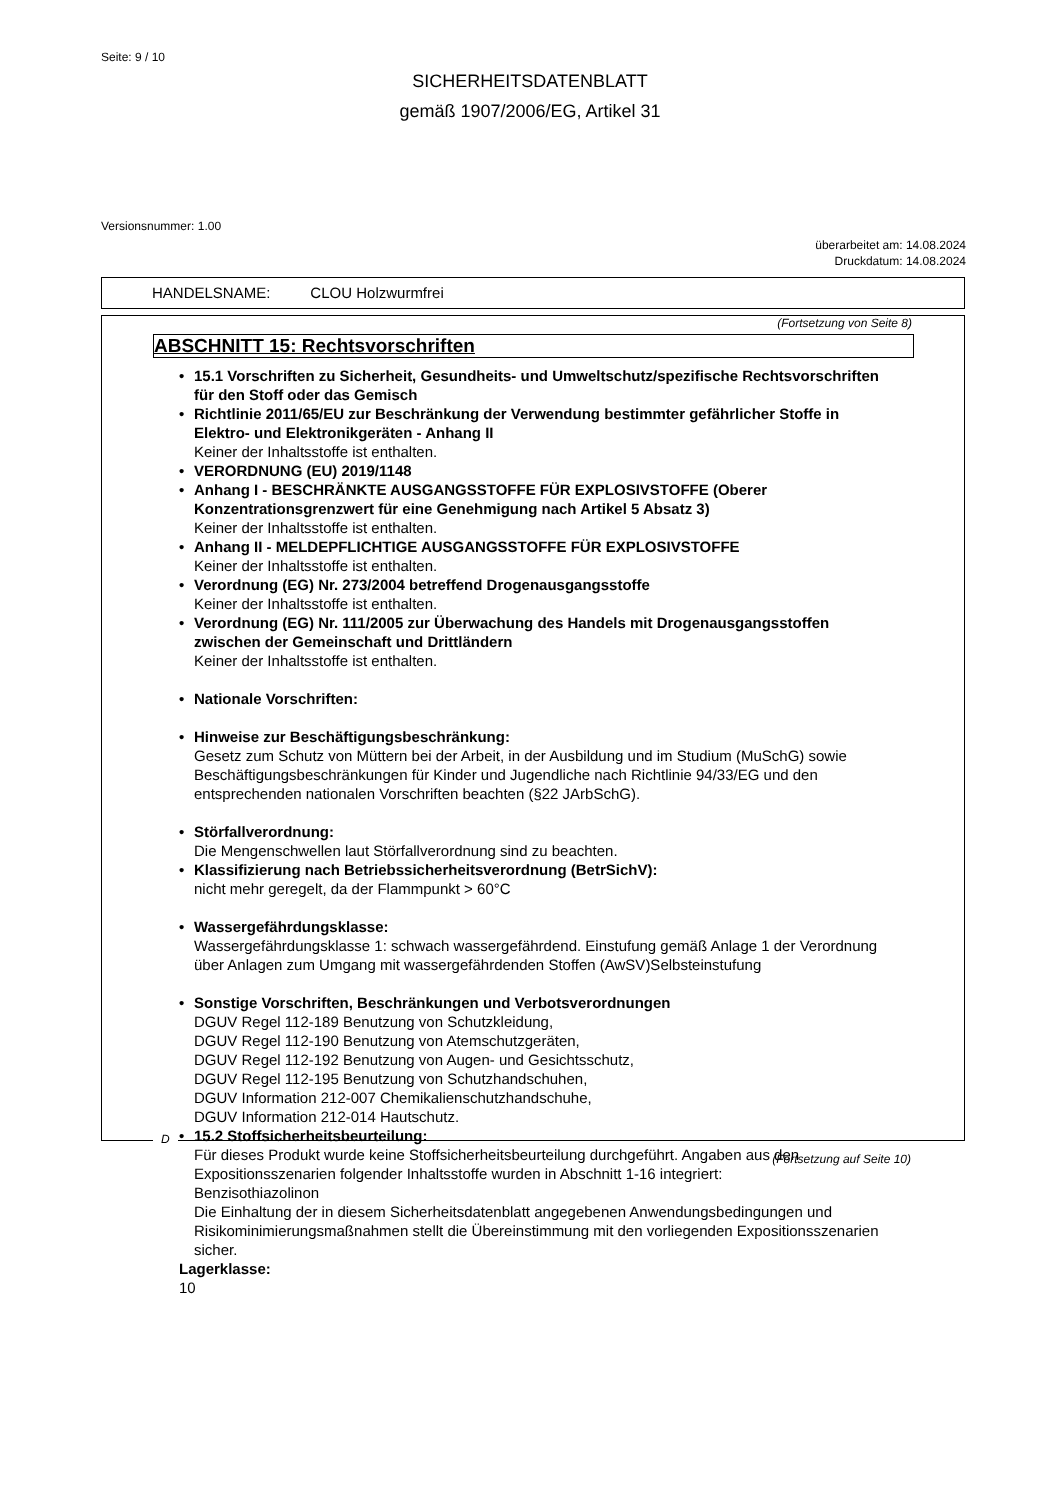Seite: 9 / 10
SICHERHEITSDATENBLATT
gemäß 1907/2006/EG, Artikel 31
Versionsnummer: 1.00
überarbeitet am: 14.08.2024
Druckdatum: 14.08.2024
HANDELSNAME: CLOU Holzwurmfrei
(Fortsetzung von Seite 8)
ABSCHNITT 15: Rechtsvorschriften
• 15.1 Vorschriften zu Sicherheit, Gesundheits- und Umweltschutz/spezifische Rechtsvorschriften für den Stoff oder das Gemisch
• Richtlinie 2011/65/EU zur Beschränkung der Verwendung bestimmter gefährlicher Stoffe in Elektro- und Elektronikgeräten - Anhang II
Keiner der Inhaltsstoffe ist enthalten.
• VERORDNUNG (EU) 2019/1148
• Anhang I - BESCHRÄNKTE AUSGANGSSTOFFE FÜR EXPLOSIVSTOFFE (Oberer Konzentrationsgrenzwert für eine Genehmigung nach Artikel 5 Absatz 3)
Keiner der Inhaltsstoffe ist enthalten.
• Anhang II - MELDEPFLICHTIGE AUSGANGSSTOFFE FÜR EXPLOSIVSTOFFE
Keiner der Inhaltsstoffe ist enthalten.
• Verordnung (EG) Nr. 273/2004 betreffend Drogenausgangsstoffe
Keiner der Inhaltsstoffe ist enthalten.
• Verordnung (EG) Nr. 111/2005 zur Überwachung des Handels mit Drogenausgangsstoffen zwischen der Gemeinschaft und Drittländern
Keiner der Inhaltsstoffe ist enthalten.
• Nationale Vorschriften:
• Hinweise zur Beschäftigungsbeschränkung:
Gesetz zum Schutz von Müttern bei der Arbeit, in der Ausbildung und im Studium (MuSchG) sowie Beschäftigungsbeschränkungen für Kinder und Jugendliche nach Richtlinie 94/33/EG und den entsprechenden nationalen Vorschriften beachten (§22 JArbSchG).
• Störfallverordnung:
Die Mengenschwellen laut Störfallverordnung sind zu beachten.
• Klassifizierung nach Betriebssicherheitsverordnung (BetrSichV):
nicht mehr geregelt, da der Flammpunkt > 60°C
• Wassergefährdungsklasse:
Wassergefährdungsklasse 1: schwach wassergefährdend. Einstufung gemäß Anlage 1 der Verordnung über Anlagen zum Umgang mit wassergefährdenden Stoffen (AwSV)Selbsteinstufung
• Sonstige Vorschriften, Beschränkungen und Verbotsverordnungen
DGUV Regel 112-189 Benutzung von Schutzkleidung,
DGUV Regel 112-190 Benutzung von Atemschutzgeräten,
DGUV Regel 112-192 Benutzung von Augen- und Gesichtsschutz,
DGUV Regel 112-195 Benutzung von Schutzhandschuhen,
DGUV Information 212-007 Chemikalienschutzhandschuhe,
DGUV Information 212-014 Hautschutz.
• 15.2 Stoffsicherheitsbeurteilung:
Für dieses Produkt wurde keine Stoffsicherheitsbeurteilung durchgeführt. Angaben aus den Expositionsszenarien folgender Inhaltsstoffe wurden in Abschnitt 1-16 integriert:
Benzisothiazolinon
Die Einhaltung der in diesem Sicherheitsdatenblatt angegebenen Anwendungsbedingungen und Risikominimierungsmaßnahmen stellt die Übereinstimmung mit den vorliegenden Expositionsszenarien sicher.
Lagerklasse:
10
D
(Fortsetzung auf Seite 10)